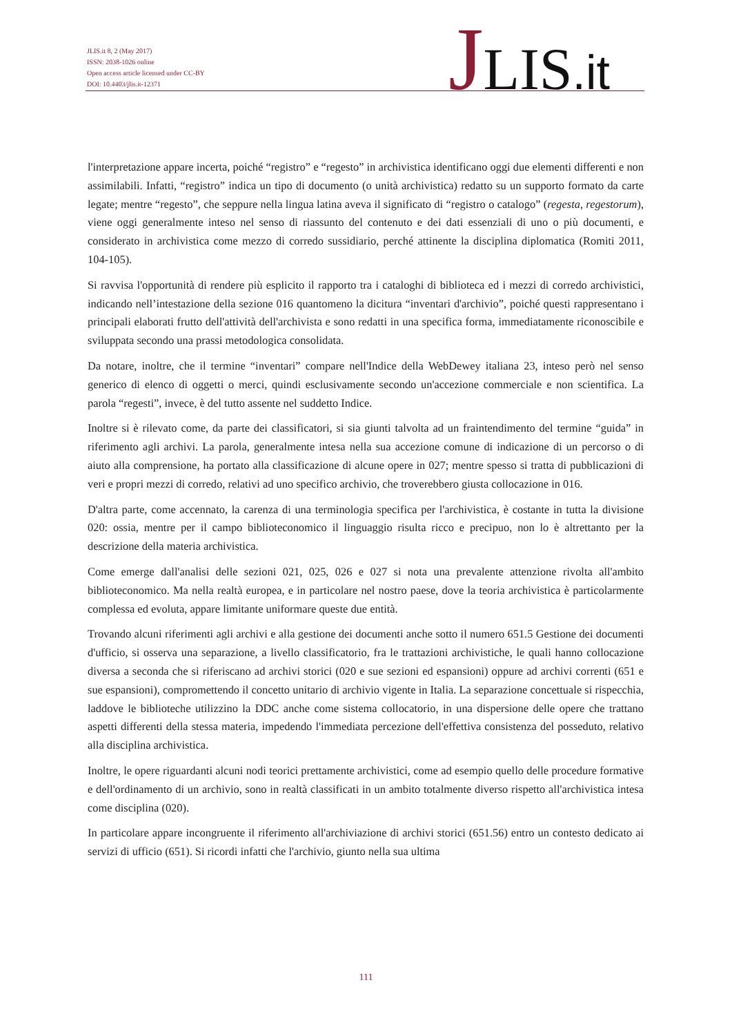JLIS.it 8, 2 (May 2017)
ISSN: 2038-1026 online
Open access article licensed under CC-BY
DOI: 10.4403/jlis.it-12371
JLIS.it
l'interpretazione appare incerta, poiché “registro” e “regesto” in archivistica identificano oggi due elementi differenti e non assimilabili. Infatti, “registro” indica un tipo di documento (o unità archivistica) redatto su un supporto formato da carte legate; mentre “regesto”, che seppure nella lingua latina aveva il significato di “registro o catalogo” (regesta, regestorum), viene oggi generalmente inteso nel senso di riassunto del contenuto e dei dati essenziali di uno o più documenti, e considerato in archivistica come mezzo di corredo sussidiario, perché attinente la disciplina diplomatica (Romiti 2011, 104-105).
Si ravvisa l'opportunità di rendere più esplicito il rapporto tra i cataloghi di biblioteca ed i mezzi di corredo archivistici, indicando nell’intestazione della sezione 016 quantomeno la dicitura “inventari d'archivio”, poiché questi rappresentano i principali elaborati frutto dell'attività dell'archivista e sono redatti in una specifica forma, immediatamente riconoscibile e sviluppata secondo una prassi metodologica consolidata.
Da notare, inoltre, che il termine “inventari” compare nell'Indice della WebDewey italiana 23, inteso però nel senso generico di elenco di oggetti o merci, quindi esclusivamente secondo un'accezione commerciale e non scientifica. La parola “regesti”, invece, è del tutto assente nel suddetto Indice.
Inoltre si è rilevato come, da parte dei classificatori, si sia giunti talvolta ad un fraintendimento del termine “guida” in riferimento agli archivi. La parola, generalmente intesa nella sua accezione comune di indicazione di un percorso o di aiuto alla comprensione, ha portato alla classificazione di alcune opere in 027; mentre spesso si tratta di pubblicazioni di veri e propri mezzi di corredo, relativi ad uno specifico archivio, che troverebbero giusta collocazione in 016.
D'altra parte, come accennato, la carenza di una terminologia specifica per l'archivistica, è costante in tutta la divisione 020: ossia, mentre per il campo biblioteconomico il linguaggio risulta ricco e precipuo, non lo è altrettanto per la descrizione della materia archivistica.
Come emerge dall'analisi delle sezioni 021, 025, 026 e 027 si nota una prevalente attenzione rivolta all'ambito biblioteconomico. Ma nella realtà europea, e in particolare nel nostro paese, dove la teoria archivistica è particolarmente complessa ed evoluta, appare limitante uniformare queste due entità.
Trovando alcuni riferimenti agli archivi e alla gestione dei documenti anche sotto il numero 651.5 Gestione dei documenti d'ufficio, si osserva una separazione, a livello classificatorio, fra le trattazioni archivistiche, le quali hanno collocazione diversa a seconda che si riferiscano ad archivi storici (020 e sue sezioni ed espansioni) oppure ad archivi correnti (651 e sue espansioni), compromettendo il concetto unitario di archivio vigente in Italia. La separazione concettuale si rispecchia, laddove le biblioteche utilizzino la DDC anche come sistema collocatorio, in una dispersione delle opere che trattano aspetti differenti della stessa materia, impedendo l'immediata percezione dell'effettiva consistenza del posseduto, relativo alla disciplina archivistica.
Inoltre, le opere riguardanti alcuni nodi teorici prettamente archivistici, come ad esempio quello delle procedure formative e dell'ordinamento di un archivio, sono in realtà classificati in un ambito totalmente diverso rispetto all'archivistica intesa come disciplina (020).
In particolare appare incongruente il riferimento all'archiviazione di archivi storici (651.56) entro un contesto dedicato ai servizi di ufficio (651). Si ricordi infatti che l'archivio, giunto nella sua ultima
111